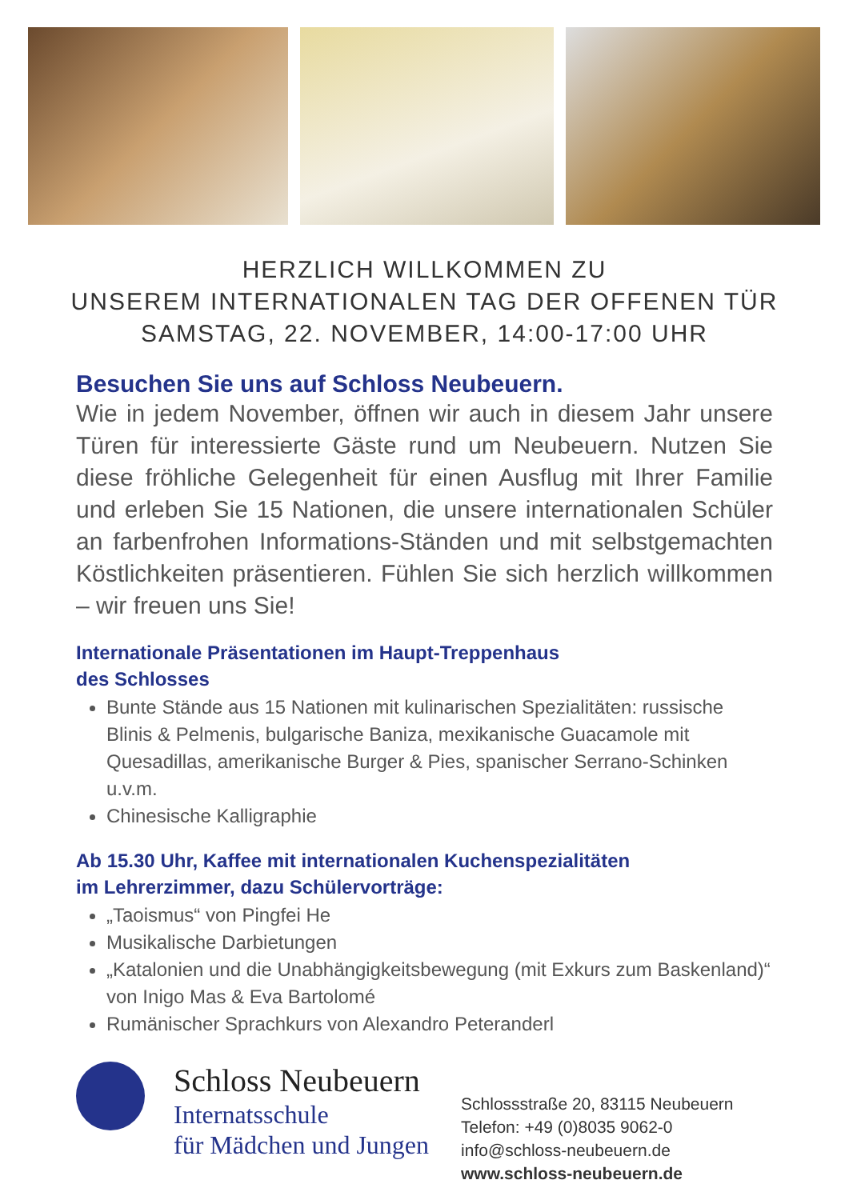HERZLICH WILLKOMMEN ZU
UNSEREM INTERNATIONALEN TAG DER OFFENEN TÜR
SAMSTAG, 22. NOVEMBER, 14:00-17:00 UHR
Besuchen Sie uns auf Schloss Neubeuern.
Wie in jedem November, öffnen wir auch in diesem Jahr unsere Türen für interessierte Gäste rund um Neubeuern. Nutzen Sie diese fröhliche Gelegenheit für einen Ausflug mit Ihrer Familie und erleben Sie 15 Nationen, die unsere internationalen Schüler an farbenfrohen Informations-Ständen und mit selbstgemachten Köstlichkeiten präsentieren. Fühlen Sie sich herzlich willkommen – wir freuen uns Sie!
Internationale Präsentationen im Haupt-Treppenhaus
des Schlosses
Bunte Stände aus 15 Nationen mit kulinarischen Spezialitäten: russische Blinis & Pelmenis, bulgarische Baniza, mexikanische Guacamole mit Quesadillas, amerikanische Burger & Pies, spanischer Serrano-Schinken u.v.m.
Chinesische Kalligraphie
Ab 15.30 Uhr, Kaffee mit internationalen Kuchenspezialitäten
im Lehrerzimmer, dazu Schülervorträge:
„Taoismus“ von Pingfei He
Musikalische Darbietungen
„Katalonien und die Unabhängigkeitsbewegung (mit Exkurs zum Baskenland)“ von Inigo Mas & Eva Bartolomé
Rumänischer Sprachkurs von Alexandro Peteranderl
Schloss Neubeuern
Internatsschule
für Mädchen und Jungen
Schlossstraße 20, 83115 Neubeuern
Telefon: +49 (0)8035 9062-0
info@schloss-neubeuern.de
www.schloss-neubeuern.de